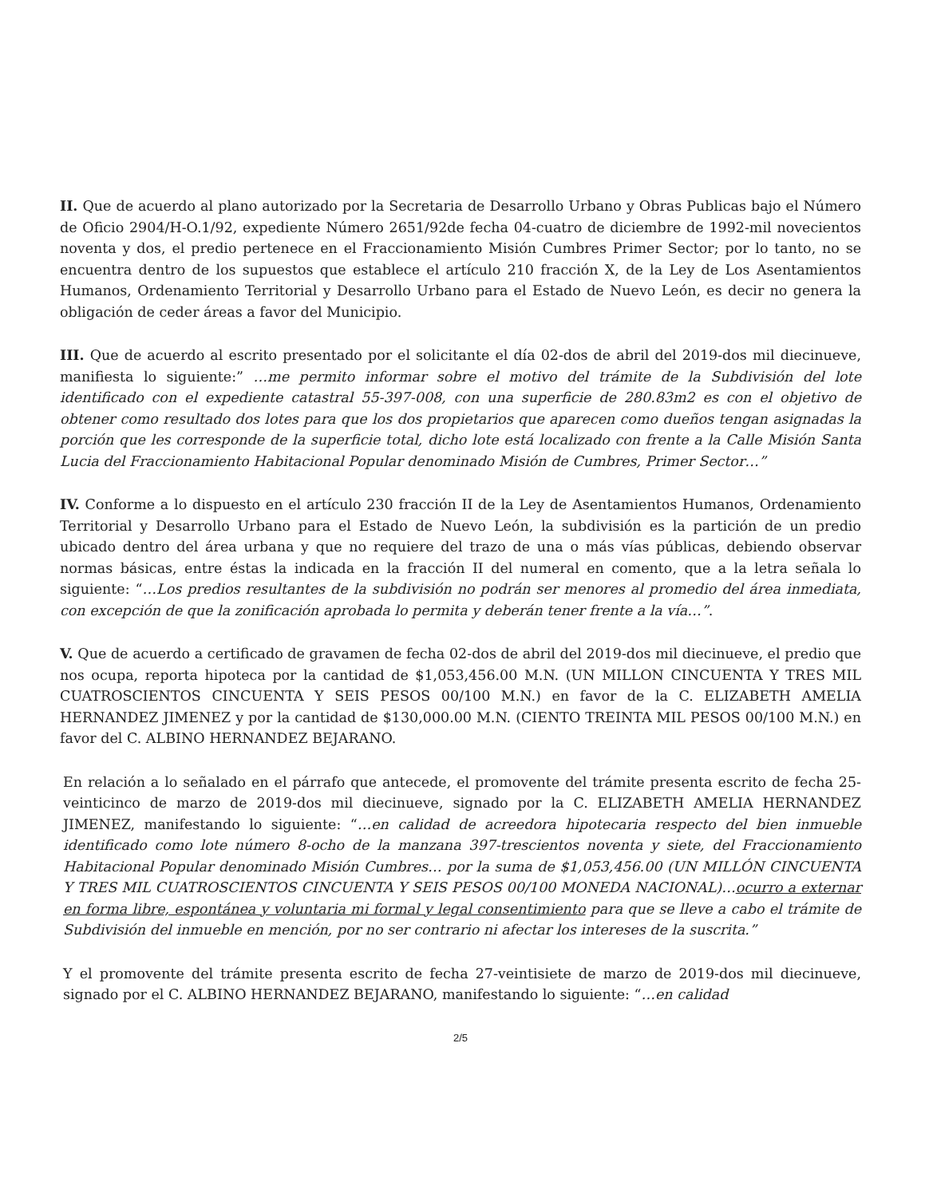II. Que de acuerdo al plano autorizado por la Secretaria de Desarrollo Urbano y Obras Publicas bajo el Número de Oficio 2904/H-O.1/92, expediente Número 2651/92de fecha 04-cuatro de diciembre de 1992-mil novecientos noventa y dos, el predio pertenece en el Fraccionamiento Misión Cumbres Primer Sector; por lo tanto, no se encuentra dentro de los supuestos que establece el artículo 210 fracción X, de la Ley de Los Asentamientos Humanos, Ordenamiento Territorial y Desarrollo Urbano para el Estado de Nuevo León, es decir no genera la obligación de ceder áreas a favor del Municipio.
III. Que de acuerdo al escrito presentado por el solicitante el día 02-dos de abril del 2019-dos mil diecinueve, manifiesta lo siguiente:” …me permito informar sobre el motivo del trámite de la Subdivisión del lote identificado con el expediente catastral 55-397-008, con una superficie de 280.83m2 es con el objetivo de obtener como resultado dos lotes para que los dos propietarios que aparecen como dueños tengan asignadas la porción que les corresponde de la superficie total, dicho lote está localizado con frente a la Calle Misión Santa Lucia del Fraccionamiento Habitacional Popular denominado Misión de Cumbres, Primer Sector…”
IV. Conforme a lo dispuesto en el artículo 230 fracción II de la Ley de Asentamientos Humanos, Ordenamiento Territorial y Desarrollo Urbano para el Estado de Nuevo León, la subdivisión es la partición de un predio ubicado dentro del área urbana y que no requiere del trazo de una o más vías públicas, debiendo observar normas básicas, entre éstas la indicada en la fracción II del numeral en comento, que a la letra señala lo siguiente: “…Los predios resultantes de la subdivisión no podrán ser menores al promedio del área inmediata, con excepción de que la zonificación aprobada lo permita y deberán tener frente a la vía…”.
V. Que de acuerdo a certificado de gravamen de fecha 02-dos de abril del 2019-dos mil diecinueve, el predio que nos ocupa, reporta hipoteca por la cantidad de $1,053,456.00 M.N. (UN MILLON CINCUENTA Y TRES MIL CUATROSCIENTOS CINCUENTA Y SEIS PESOS 00/100 M.N.) en favor de la C. ELIZABETH AMELIA HERNANDEZ JIMENEZ y por la cantidad de $130,000.00 M.N. (CIENTO TREINTA MIL PESOS 00/100 M.N.) en favor del C. ALBINO HERNANDEZ BEJARANO.
En relación a lo señalado en el párrafo que antecede, el promovente del trámite presenta escrito de fecha 25-veinticinco de marzo de 2019-dos mil diecinueve, signado por la C. ELIZABETH AMELIA HERNANDEZ JIMENEZ, manifestando lo siguiente: “…en calidad de acreedora hipotecaria respecto del bien inmueble identificado como lote número 8-ocho de la manzana 397-trescientos noventa y siete, del Fraccionamiento Habitacional Popular denominado Misión Cumbres… por la suma de $1,053,456.00 (UN MILLÓN CINCUENTA Y TRES MIL CUATROSCIENTOS CINCUENTA Y SEIS PESOS 00/100 MONEDA NACIONAL)…ocurro a externar en forma libre, espontánea y voluntaria mi formal y legal consentimiento para que se lleve a cabo el trámite de Subdivisión del inmueble en mención, por no ser contrario ni afectar los intereses de la suscrita.”
Y el promovente del trámite presenta escrito de fecha 27-veintisiete de marzo de 2019-dos mil diecinueve, signado por el C. ALBINO HERNANDEZ BEJARANO, manifestando lo siguiente: “…en calidad
2/5